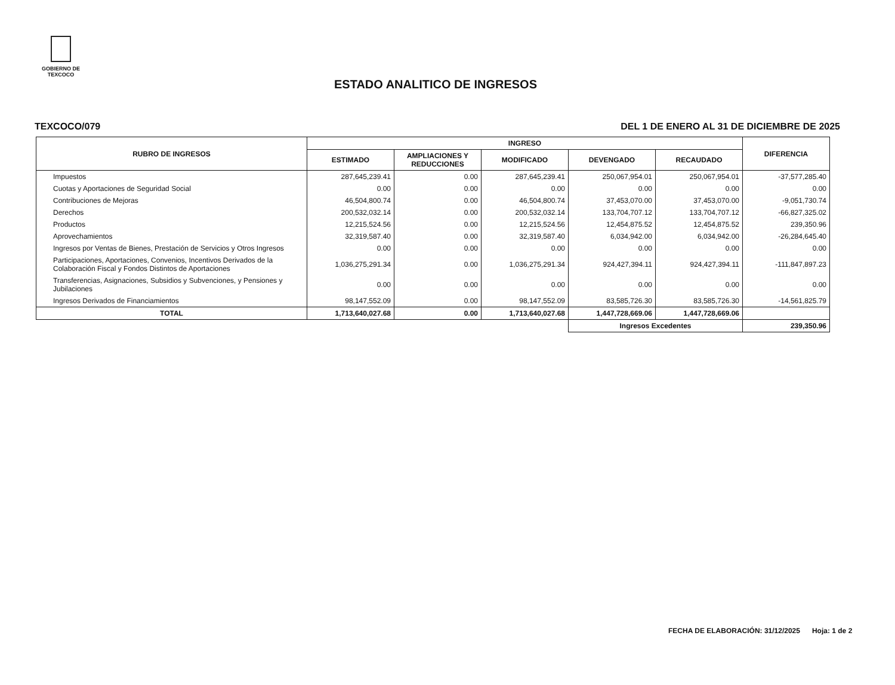GOBIERNO DE
TEXCOCO
ESTADO ANALITICO DE INGRESOS
TEXCOCO/079 DEL 1 DE ENERO AL 31 DE DICIEMBRE DE 2025
| RUBRO DE INGRESOS | INGRESO | | | | | DIFERENCIA |
| --- | --- | --- | --- | --- | --- | --- |
| | ESTIMADO | AMPLIACIONES Y REDUCCIONES | MODIFICADO | DEVENGADO | RECAUDADO | |
| Impuestos | 287,645,239.41 | 0.00 | 287,645,239.41 | 250,067,954.01 | 250,067,954.01 | -37,577,285.40 |
| Cuotas y Aportaciones de Seguridad Social | 0.00 | 0.00 | 0.00 | 0.00 | 0.00 | 0.00 |
| Contribuciones de Mejoras | 46,504,800.74 | 0.00 | 46,504,800.74 | 37,453,070.00 | 37,453,070.00 | -9,051,730.74 |
| Derechos | 200,532,032.14 | 0.00 | 200,532,032.14 | 133,704,707.12 | 133,704,707.12 | -66,827,325.02 |
| Productos | 12,215,524.56 | 0.00 | 12,215,524.56 | 12,454,875.52 | 12,454,875.52 | 239,350.96 |
| Aprovechamientos | 32,319,587.40 | 0.00 | 32,319,587.40 | 6,034,942.00 | 6,034,942.00 | -26,284,645.40 |
| Ingresos por Ventas de Bienes, Prestación de Servicios y Otros Ingresos | 0.00 | 0.00 | 0.00 | 0.00 | 0.00 | 0.00 |
| Participaciones, Aportaciones, Convenios, Incentivos Derivados de la Colaboración Fiscal y Fondos Distintos de Aportaciones | 1,036,275,291.34 | 0.00 | 1,036,275,291.34 | 924,427,394.11 | 924,427,394.11 | -111,847,897.23 |
| Transferencias, Asignaciones, Subsidios y Subvenciones, y Pensiones y Jubilaciones | 0.00 | 0.00 | 0.00 | 0.00 | 0.00 | 0.00 |
| Ingresos Derivados de Financiamientos | 98,147,552.09 | 0.00 | 98,147,552.09 | 83,585,726.30 | 83,585,726.30 | -14,561,825.79 |
| TOTAL | 1,713,640,027.68 | 0.00 | 1,713,640,027.68 | 1,447,728,669.06 | 1,447,728,669.06 | |
| | | | | Ingresos Excedentes | | 239,350.96 |
FECHA DE ELABORACIÓN: 31/12/2025 Hoja: 1 de 2